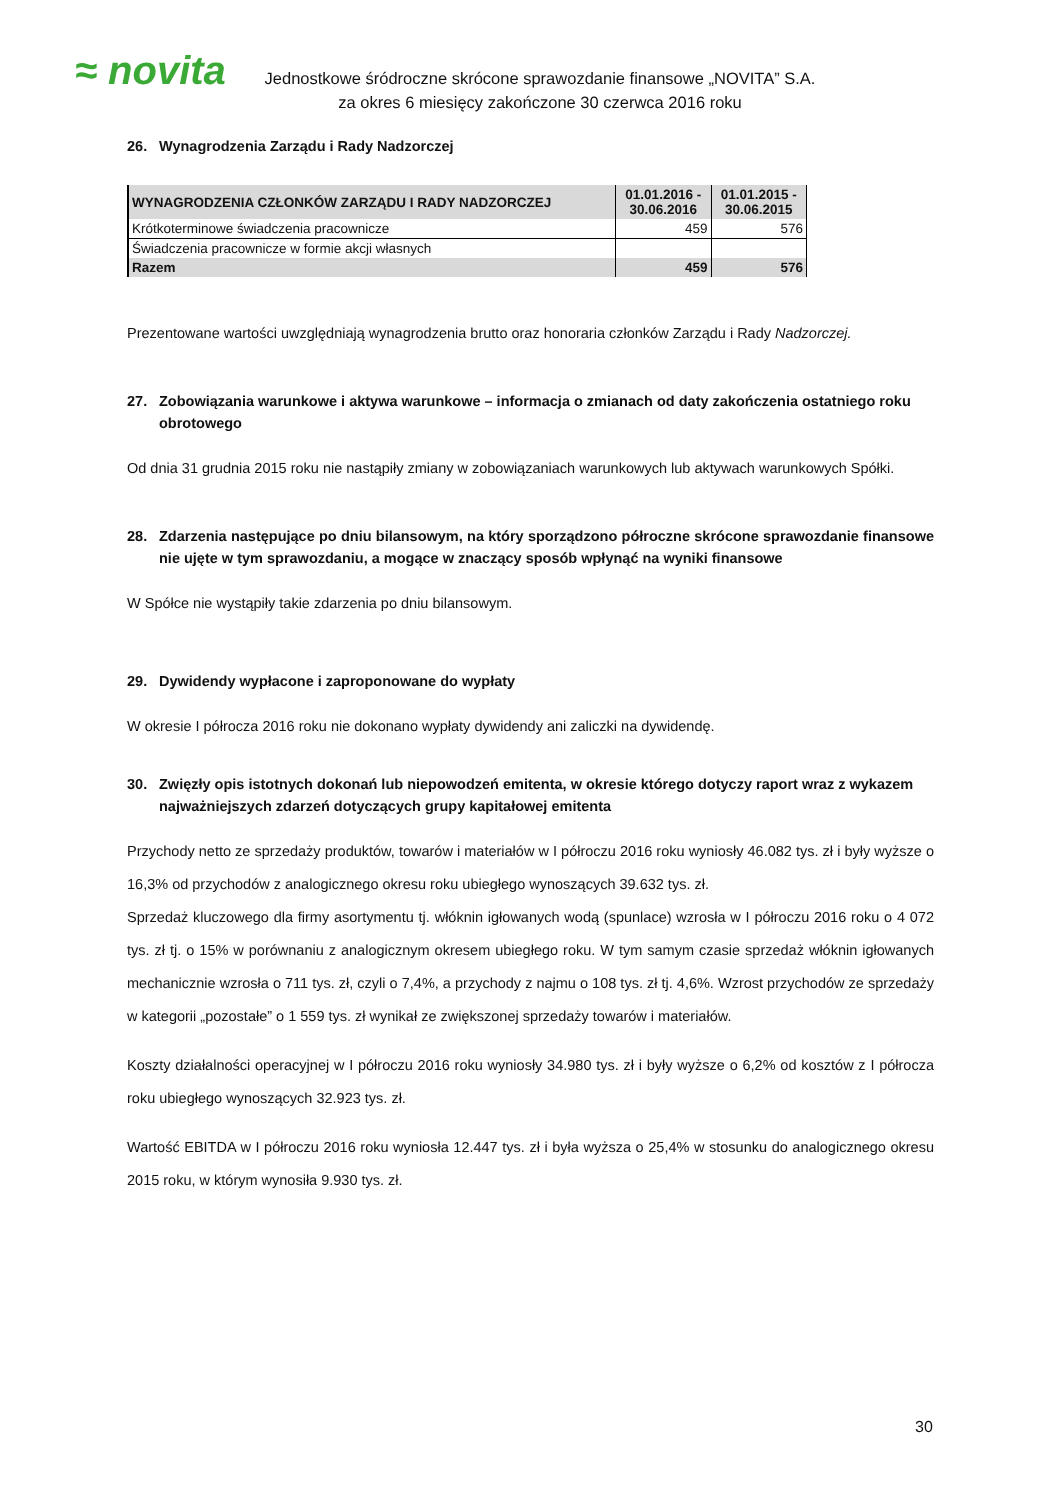≈ novita
Jednostkowe śródroczne skrócone sprawozdanie finansowe „NOVITA” S.A.
za okres 6 miesięcy zakończone 30 czerwca 2016 roku
26. Wynagrodzenia Zarządu i Rady Nadzorczej
| WYNAGRODZENIA CZŁONKÓW ZARZĄDU I RADY NADZORCZEJ | 01.01.2016 - 30.06.2016 | 01.01.2015 - 30.06.2015 |
| --- | --- | --- |
| Krótkoterminowe świadczenia pracownicze | 459 | 576 |
| Świadczenia pracownicze w formie akcji własnych | | |
| Razem | 459 | 576 |
Prezentowane wartości uwzględniają wynagrodzenia brutto oraz honoraria członków Zarządu i Rady Nadzorczej.
27. Zobowiązania warunkowe i aktywa warunkowe – informacja o zmianach od daty zakończenia ostatniego roku obrotowego
Od dnia 31 grudnia 2015 roku nie nastąpiły zmiany w zobowiązaniach warunkowych lub aktywach warunkowych Spółki.
28. Zdarzenia następujące po dniu bilansowym, na który sporządzono półroczne skrócone sprawozdanie finansowe nie ujęte w tym sprawozdaniu, a mogące w znaczący sposób wpłynąć na wyniki finansowe
W Spółce nie wystąpiły takie zdarzenia po dniu bilansowym.
29. Dywidendy wypłacone i zaproponowane do wypłaty
W okresie I półrocza 2016 roku nie dokonano wypłaty dywidendy ani zaliczki na dywidendę.
30. Zwięzły opis istotnych dokonań lub niepowodzeń emitenta, w okresie którego dotyczy raport wraz z wykazem najważniejszych zdarzeń dotyczących grupy kapitałowej emitenta
Przychody netto ze sprzedaży produktów, towarów i materiałów w I półroczu 2016 roku wyniosły 46.082 tys. zł i były wyższe o 16,3% od przychodów z analogicznego okresu roku ubiegłego wynoszących 39.632 tys. zł.
Sprzedaż kluczowego dla firmy asortymentu tj. włóknin igłowanych wodą (spunlace) wzrosła w I półroczu 2016 roku o 4 072 tys. zł tj. o 15% w porównaniu z analogicznym okresem ubiegłego roku. W tym samym czasie sprzedaż włóknin igłowanych mechanicznie wzrosła o 711 tys. zł, czyli o 7,4%, a przychody z najmu o 108 tys. zł tj. 4,6%. Wzrost przychodów ze sprzedaży w kategorii „pozostałe” o 1 559 tys. zł wynikał ze zwiększonej sprzedaży towarów i materiałów.
Koszty działalności operacyjnej w I półroczu 2016 roku wyniosły 34.980 tys. zł i były wyższe o 6,2% od kosztów z I półrocza roku ubiegłego wynoszących 32.923 tys. zł.
Wartość EBITDA w I półroczu 2016 roku wyniosła 12.447 tys. zł i była wyższa o 25,4% w stosunku do analogicznego okresu 2015 roku, w którym wynosiła 9.930 tys. zł.
30